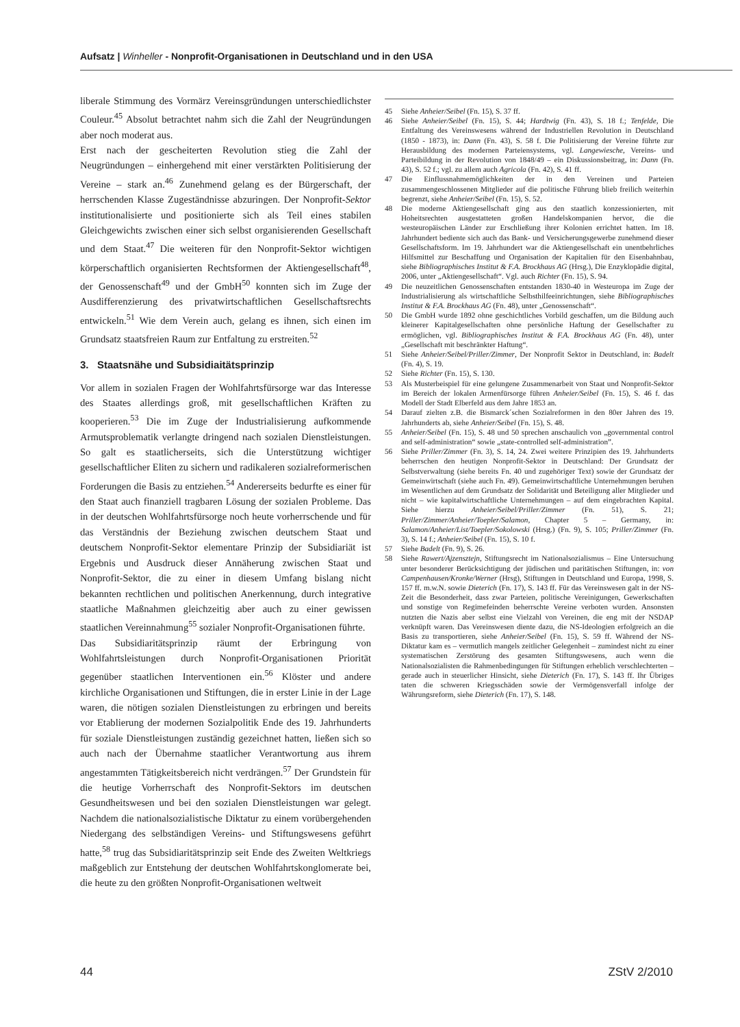Aufsatz | Winheller - Nonprofit-Organisationen in Deutschland und in den USA
liberale Stimmung des Vormärz Vereinsgründungen unterschiedlichster Couleur.<sup>45</sup> Absolut betrachtet nahm sich die Zahl der Neugründungen aber noch moderat aus.
Erst nach der gescheiterten Revolution stieg die Zahl der Neugründungen – einhergehend mit einer verstärkten Politisierung der Vereine – stark an.<sup>46</sup> Zunehmend gelang es der Bürgerschaft, der herrschenden Klasse Zugeständnisse abzuringen. Der Nonprofit-Sektor institutionalisierte und positionierte sich als Teil eines stabilen Gleichgewichts zwischen einer sich selbst organisierenden Gesellschaft und dem Staat.<sup>47</sup> Die weiteren für den Nonprofit-Sektor wichtigen körperschaftlich organisierten Rechtsformen der Aktiengesellschaft<sup>48</sup>, der Genossenschaft<sup>49</sup> und der GmbH<sup>50</sup> konnten sich im Zuge der Ausdifferenzierung des privatwirtschaftlichen Gesellschaftsrechts entwickeln.<sup>51</sup> Wie dem Verein auch, gelang es ihnen, sich einen im Grundsatz staatsfreien Raum zur Entfaltung zu erstreiten.<sup>52</sup>
3. Staatsnähe und Subsidiaitätsprinzip
Vor allem in sozialen Fragen der Wohlfahrtsfürsorge war das Interesse des Staates allerdings groß, mit gesellschaftlichen Kräften zu kooperieren.<sup>53</sup> Die im Zuge der Industrialisierung aufkommende Armutsproblematik verlangte dringend nach sozialen Dienstleistungen. So galt es staatlicherseits, sich die Unterstützung wichtiger gesellschaftlicher Eliten zu sichern und radikaleren sozialreformerischen Forderungen die Basis zu entziehen.<sup>54</sup> Andererseits bedurfte es einer für den Staat auch finanziell tragbaren Lösung der sozialen Probleme. Das in der deutschen Wohlfahrtsfürsorge noch heute vorherrschende und für das Verständnis der Beziehung zwischen deutschem Staat und deutschem Nonprofit-Sektor elementare Prinzip der Subsidiariät ist Ergebnis und Ausdruck dieser Annäherung zwischen Staat und Nonprofit-Sektor, die zu einer in diesem Umfang bislang nicht bekannten rechtlichen und politischen Anerkennung, durch integrative staatliche Maßnahmen gleichzeitig aber auch zu einer gewissen staatlichen Vereinnahmung<sup>55</sup> sozialer Nonprofit-Organisationen führte.
Das Subsidiaritätsprinzip räumt der Erbringung von Wohlfahrtsleistungen durch Nonprofit-Organisationen Priorität gegenüber staatlichen Interventionen ein.<sup>56</sup> Klöster und andere kirchliche Organisationen und Stiftungen, die in erster Linie in der Lage waren, die nötigen sozialen Dienstleistungen zu erbringen und bereits vor Etablierung der modernen Sozialpolitik Ende des 19. Jahrhunderts für soziale Dienstleistungen zuständig gezeichnet hatten, ließen sich so auch nach der Übernahme staatlicher Verantwortung aus ihrem angestammten Tätigkeitsbereich nicht verdrängen.<sup>57</sup> Der Grundstein für die heutige Vorherrschaft des Nonprofit-Sektors im deutschen Gesundheitswesen und bei den sozialen Dienstleistungen war gelegt. Nachdem die nationalsozialistische Diktatur zu einem vorübergehenden Niedergang des selbständigen Vereins- und Stiftungswesens geführt hatte,<sup>58</sup> trug das Subsidiaritätsprinzip seit Ende des Zweiten Weltkriegs maßgeblich zur Entstehung der deutschen Wohlfahrtskonglomerate bei, die heute zu den größten Nonprofit-Organisationen weltweit
45 Siehe Anheier/Seibel (Fn. 15), S. 37 ff.
46 Siehe Anheier/Seibel (Fn. 15), S. 44; Hardtwig (Fn. 43), S. 18 f.; Tenfelde, Die Entfaltung des Vereinswesens während der Industriellen Revolution in Deutschland (1850 - 1873), in: Dann (Fn. 43), S. 58 f. Die Politisierung der Vereine führte zur Herausbildung des modernen Parteiensystems, vgl. Langewiesche, Vereins- und Parteibildung in der Revolution von 1848/49 – ein Diskussionsbeitrag, in: Dann (Fn. 43), S. 52 f.; vgl. zu allem auch Agricola (Fn. 42), S. 41 ff.
47 Die Einflussnahmemöglichkeiten der in den Vereinen und Parteien zusammengeschlossenen Mitglieder auf die politische Führung blieb freilich weiterhin begrenzt, siehe Anheier/Seibel (Fn. 15), S. 52.
48 Die moderne Aktiengesellschaft ging aus den staatlich konzessionierten, mit Hoheitsrechten ausgestatteten großen Handelskompanien hervor, die die westeuropäischen Länder zur Erschließung ihrer Kolonien errichtet hatten. Im 18. Jahrhundert bediente sich auch das Bank- und Versicherungsgewerbe zunehmend dieser Gesellschaftsform. Im 19. Jahrhundert war die Aktiengesellschaft ein unentbehrliches Hilfsmittel zur Beschaffung und Organisation der Kapitalien für den Eisenbahnbau, siehe Bibliographisches Institut & F.A. Brockhaus AG (Hrsg.), Die Enzyklopädie digital, 2006, unter „Aktiengesellschaft“. Vgl. auch Richter (Fn. 15), S. 94.
49 Die neuzeitlichen Genossenschaften entstanden 1830-40 in Westeuropa im Zuge der Industrialisierung als wirtschaftliche Selbsthilfeeinrichtungen, siehe Bibliographisches Institut & F.A. Brockhaus AG (Fn. 48), unter „Genossenschaft“.
50 Die GmbH wurde 1892 ohne geschichtliches Vorbild geschaffen, um die Bildung auch kleinerer Kapitalgesellschaften ohne persönliche Haftung der Gesellschafter zu ermöglichen, vgl. Bibliographisches Institut & F.A. Brockhaus AG (Fn. 48), unter „Gesellschaft mit beschränkter Haftung“.
51 Siehe Anheier/Seibel/Priller/Zimmer, Der Nonprofit Sektor in Deutschland, in: Badelt (Fn. 4), S. 19.
52 Siehe Richter (Fn. 15), S. 130.
53 Als Musterbeispiel für eine gelungene Zusammenarbeit von Staat und Nonprofit-Sektor im Bereich der lokalen Armenfürsorge führen Anheier/Seibel (Fn. 15), S. 46 f. das Modell der Stadt Elberfeld aus dem Jahre 1853 an.
54 Darauf zielten z.B. die Bismarck´schen Sozialreformen in den 80er Jahren des 19. Jahrhunderts ab, siehe Anheier/Seibel (Fn. 15), S. 48.
55 Anheier/Seibel (Fn. 15), S. 48 und 50 sprechen anschaulich von „governmental control and self-administration“ sowie „state-controlled self-administration”.
56 Siehe Priller/Zimmer (Fn. 3), S. 14, 24. Zwei weitere Prinzipien des 19. Jahrhunderts beherrschen den heutigen Nonprofit-Sektor in Deutschland: Der Grundsatz der Selbstverwaltung (siehe bereits Fn. 40 und zugehöriger Text) sowie der Grundsatz der Gemeinwirtschaft (siehe auch Fn. 49). Gemeinwirtschaftliche Unternehmungen beruhen im Wesentlichen auf dem Grundsatz der Solidarität und Beteiligung aller Mitglieder und nicht – wie kapitalwirtschaftliche Unternehmungen – auf dem eingebrachten Kapital. Siehe hierzu Anheier/Seibel/Priller/Zimmer (Fn. 51), S. 21; Priller/Zimmer/Anheier/Toepler/Salamon, Chapter 5 – Germany, in: Salamon/Anheier/List/Toepler/Sokolowski (Hrsg.) (Fn. 9), S. 105; Priller/Zimmer (Fn. 3), S. 14 f.; Anheier/Seibel (Fn. 15), S. 10 f.
57 Siehe Badelt (Fn. 9), S. 26.
58 Siehe Rawert/Ajzensztejn, Stiftungsrecht im Nationalsozialismus – Eine Untersuchung unter besonderer Berücksichtigung der jüdischen und paritätischen Stiftungen, in: von Campenhausen/Kronke/Werner (Hrsg), Stiftungen in Deutschland und Europa, 1998, S. 157 ff. m.w.N. sowie Dieterich (Fn. 17), S. 143 ff. Für das Vereinswesen galt in der NS-Zeit die Besonderheit, dass zwar Parteien, politische Vereinigungen, Gewerkschaften und sonstige von Regimefeinden beherrschte Vereine verboten wurden. Ansonsten nutzten die Nazis aber selbst eine Vielzahl von Vereinen, die eng mit der NSDAP verknüpft waren. Das Vereinswesen diente dazu, die NS-Ideologien erfolgreich an die Basis zu transportieren, siehe Anheier/Seibel (Fn. 15), S. 59 ff. Während der NS-Diktatur kam es – vermutlich mangels zeitlicher Gelegenheit – zumindest nicht zu einer systematischen Zerstörung des gesamten Stiftungswesens, auch wenn die Nationalsozialisten die Rahmenbedingungen für Stiftungen erheblich verschlechterten – gerade auch in steuerlicher Hinsicht, siehe Dieterich (Fn. 17), S. 143 ff. Ihr Übriges taten die schweren Kriegsschäden sowie der Vermögensverfall infolge der Währungsreform, siehe Dieterich (Fn. 17), S. 148.
44 ZStV 2/2010